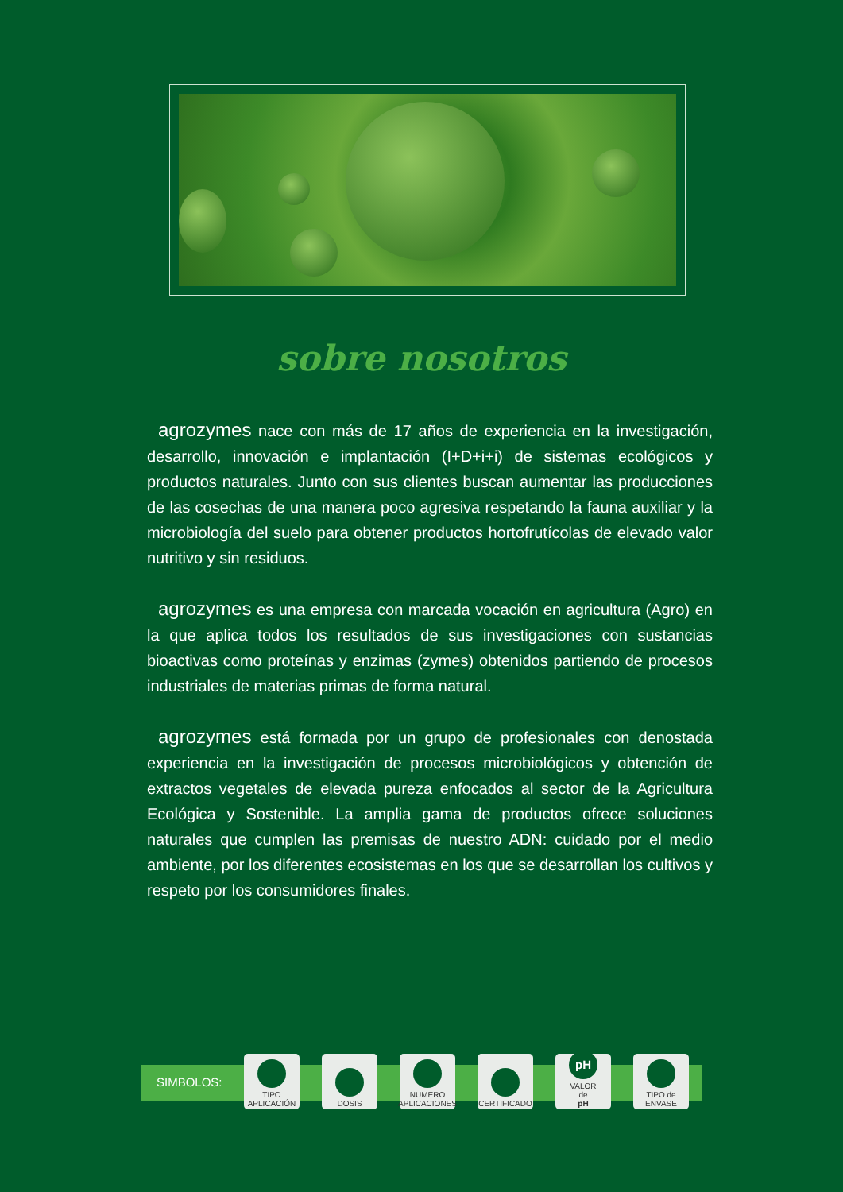sobre nosotros
agrozymes nace con más de 17 años de experiencia en la investigación, desarrollo, innovación e implantación (I+D+i+i) de sistemas ecológicos y productos naturales. Junto con sus clientes buscan aumentar las producciones de las cosechas de una manera poco agresiva respetando la fauna auxiliar y la microbiología del suelo para obtener productos hortofrutícolas de elevado valor nutritivo y sin residuos.
agrozymes es una empresa con marcada vocación en agricultura (Agro) en la que aplica todos los resultados de sus investigaciones con sustancias bioactivas como proteínas y enzimas (zymes) obtenidos partiendo de procesos industriales de materias primas de forma natural.
agrozymes está formada por un grupo de profesionales con denostada experiencia en la investigación de procesos microbiológicos y obtención de extractos vegetales de elevada pureza enfocados al sector de la Agricultura Ecológica y Sostenible. La amplia gama de productos ofrece soluciones naturales que cumplen las premisas de nuestro ADN: cuidado por el medio ambiente, por los diferentes ecosistemas en los que se desarrollan los cultivos y respeto por los consumidores finales.
SIMBOLOS:
TIPO
APLICACIÓN
DOSIS
NUMERO
APLICACIONES
CERTIFICADO
pH
VALOR
de
pH
TIPO de
ENVASE